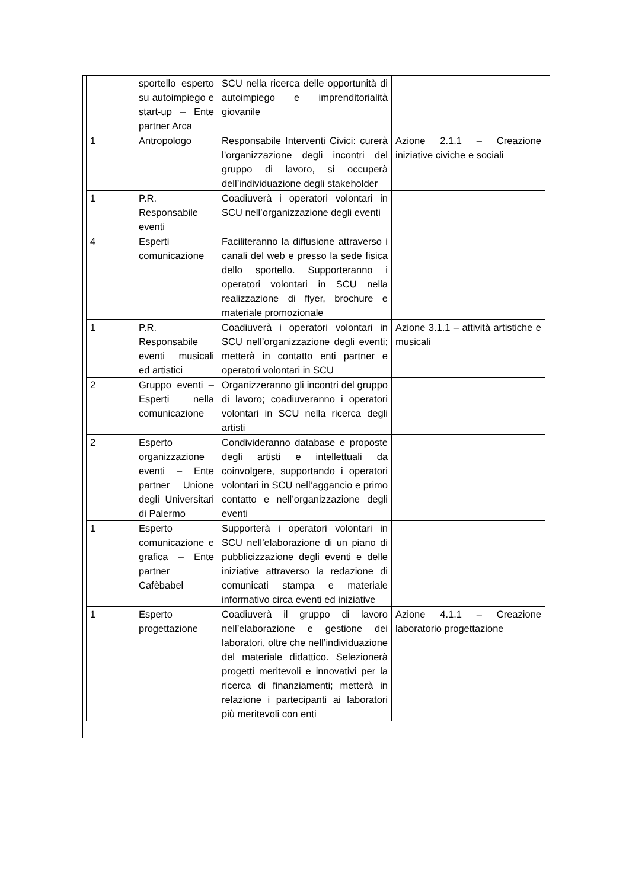| | sportello esperto su autoimpiego e start-up – Ente partner Arca | SCU nella ricerca delle opportunità di autoimpiego e imprenditorialità giovanile | |
| 1 | Antropologo | Responsabile Interventi Civici: curerà l’organizzazione degli incontri del gruppo di lavoro, si occuperà dell’individuazione degli stakeholder | Azione 2.1.1 – Creazione iniziative civiche e sociali |
| 1 | P.R. Responsabile eventi | Coadiuverà i operatori volontari in SCU nell’organizzazione degli eventi | |
| 4 | Esperti comunicazione | Faciliteranno la diffusione attraverso i canali del web e presso la sede fisica dello sportello. Supporteranno i operatori volontari in SCU nella realizzazione di flyer, brochure e materiale promozionale | |
| 1 | P.R. Responsabile eventi musicali ed artistici | Coadiuverà i operatori volontari in SCU nell’organizzazione degli eventi; metterà in contatto enti partner e operatori volontari in SCU | Azione 3.1.1 – attività artistiche e musicali |
| 2 | Gruppo eventi – Esperti nella comunicazione | Organizzeranno gli incontri del gruppo di lavoro; coadiuveranno i operatori volontari in SCU nella ricerca degli artisti | |
| 2 | Esperto organizzazione eventi – Ente partner Unione degli Universitari di Palermo | Condivideranno database e proposte degli artisti e intellettuali da coinvolgere, supportando i operatori volontari in SCU nell’aggancio e primo contatto e nell’organizzazione degli eventi | |
| 1 | Esperto comunicazione e grafica – Ente partner Cafèbabel | Supporterà i operatori volontari in SCU nell’elaborazione di un piano di pubblicizzazione degli eventi e delle iniziative attraverso la redazione di comunicati stampa e materiale informativo circa eventi ed iniziative | |
| 1 | Esperto progettazione | Coadiuverà il gruppo di lavoro nell’elaborazione e gestione dei laboratori, oltre che nell’individuazione del materiale didattico. Selezionerà progetti meritevoli e innovativi per la ricerca di finanziamenti; metterà in relazione i partecipanti ai laboratori più meritevoli con enti | Azione 4.1.1 – Creazione laboratorio progettazione |